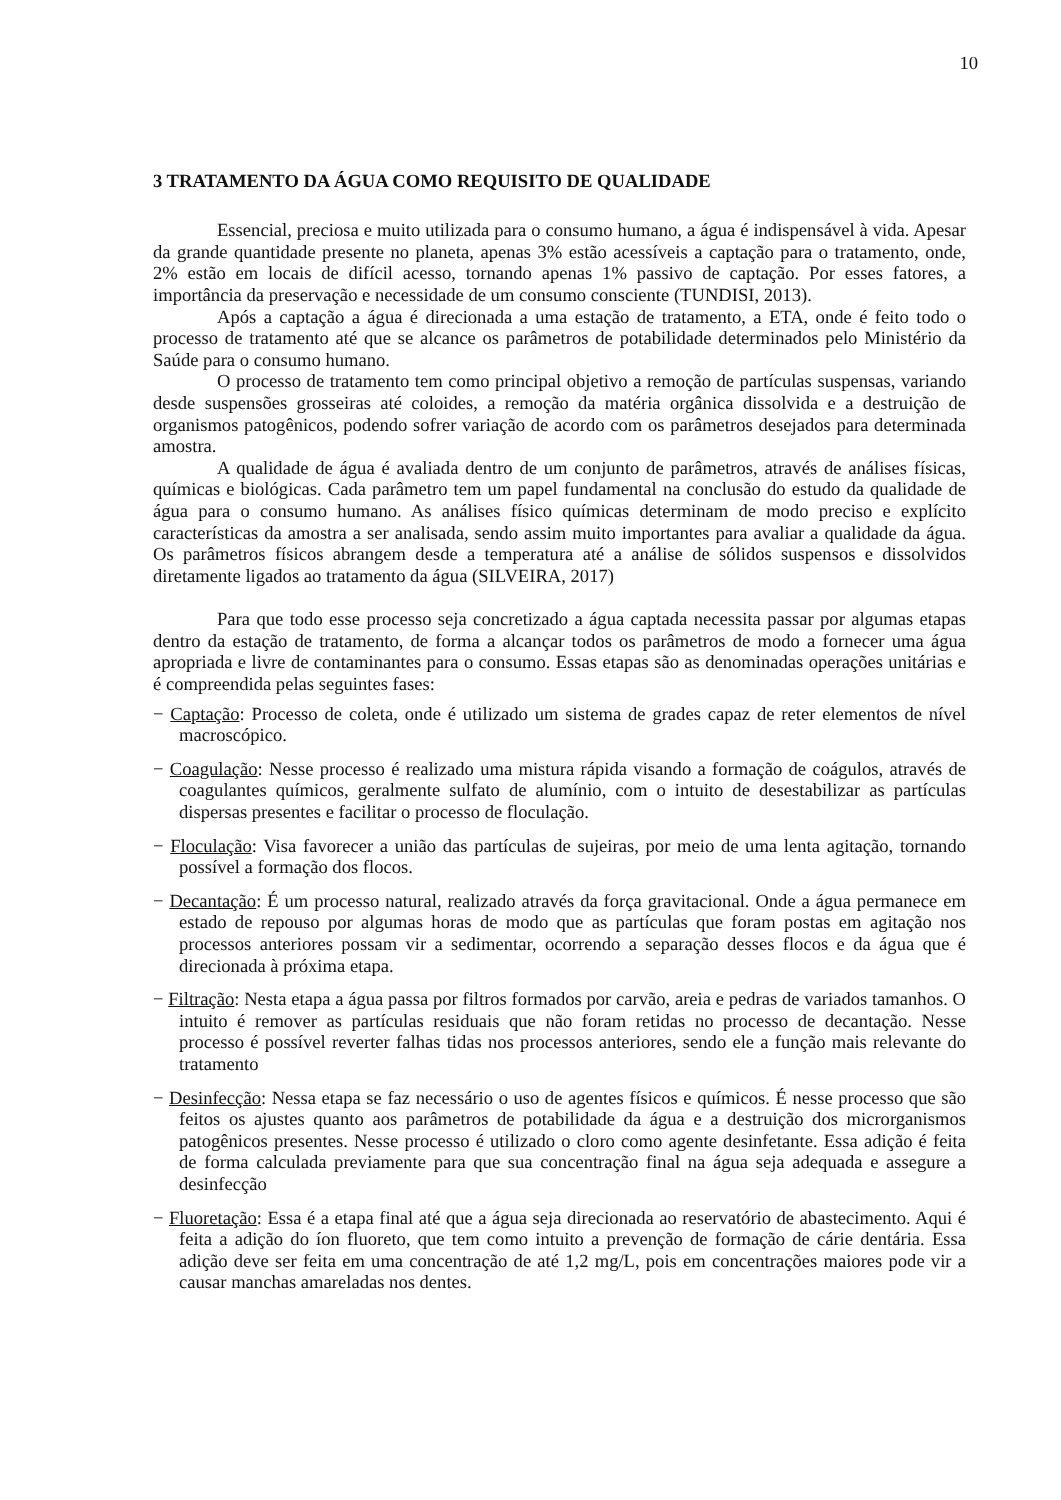10
3 TRATAMENTO DA ÁGUA COMO REQUISITO DE QUALIDADE
Essencial, preciosa e muito utilizada para o consumo humano, a água é indispensável à vida. Apesar da grande quantidade presente no planeta, apenas 3% estão acessíveis a captação para o tratamento, onde, 2% estão em locais de difícil acesso, tornando apenas 1% passivo de captação. Por esses fatores, a importância da preservação e necessidade de um consumo consciente (TUNDISI, 2013).
Após a captação a água é direcionada a uma estação de tratamento, a ETA, onde é feito todo o processo de tratamento até que se alcance os parâmetros de potabilidade determinados pelo Ministério da Saúde para o consumo humano.
O processo de tratamento tem como principal objetivo a remoção de partículas suspensas, variando desde suspensões grosseiras até coloides, a remoção da matéria orgânica dissolvida e a destruição de organismos patogênicos, podendo sofrer variação de acordo com os parâmetros desejados para determinada amostra.
A qualidade de água é avaliada dentro de um conjunto de parâmetros, através de análises físicas, químicas e biológicas. Cada parâmetro tem um papel fundamental na conclusão do estudo da qualidade de água para o consumo humano. As análises físico químicas determinam de modo preciso e explícito características da amostra a ser analisada, sendo assim muito importantes para avaliar a qualidade da água. Os parâmetros físicos abrangem desde a temperatura até a análise de sólidos suspensos e dissolvidos diretamente ligados ao tratamento da água (SILVEIRA, 2017)
Para que todo esse processo seja concretizado a água captada necessita passar por algumas etapas dentro da estação de tratamento, de forma a alcançar todos os parâmetros de modo a fornecer uma água apropriada e livre de contaminantes para o consumo. Essas etapas são as denominadas operações unitárias e é compreendida pelas seguintes fases:
− Captação: Processo de coleta, onde é utilizado um sistema de grades capaz de reter elementos de nível macroscópico.
− Coagulação: Nesse processo é realizado uma mistura rápida visando a formação de coágulos, através de coagulantes químicos, geralmente sulfato de alumínio, com o intuito de desestabilizar as partículas dispersas presentes e facilitar o processo de floculação.
− Floculação: Visa favorecer a união das partículas de sujeiras, por meio de uma lenta agitação, tornando possível a formação dos flocos.
− Decantação: É um processo natural, realizado através da força gravitacional. Onde a água permanece em estado de repouso por algumas horas de modo que as partículas que foram postas em agitação nos processos anteriores possam vir a sedimentar, ocorrendo a separação desses flocos e da água que é direcionada à próxima etapa.
− Filtração: Nesta etapa a água passa por filtros formados por carvão, areia e pedras de variados tamanhos. O intuito é remover as partículas residuais que não foram retidas no processo de decantação. Nesse processo é possível reverter falhas tidas nos processos anteriores, sendo ele a função mais relevante do tratamento
− Desinfecção: Nessa etapa se faz necessário o uso de agentes físicos e químicos. É nesse processo que são feitos os ajustes quanto aos parâmetros de potabilidade da água e a destruição dos microrganismos patogênicos presentes. Nesse processo é utilizado o cloro como agente desinfetante. Essa adição é feita de forma calculada previamente para que sua concentração final na água seja adequada e assegure a desinfecção
− Fluoretação: Essa é a etapa final até que a água seja direcionada ao reservatório de abastecimento. Aqui é feita a adição do íon fluoreto, que tem como intuito a prevenção de formação de cárie dentária. Essa adição deve ser feita em uma concentração de até 1,2 mg/L, pois em concentrações maiores pode vir a causar manchas amareladas nos dentes.